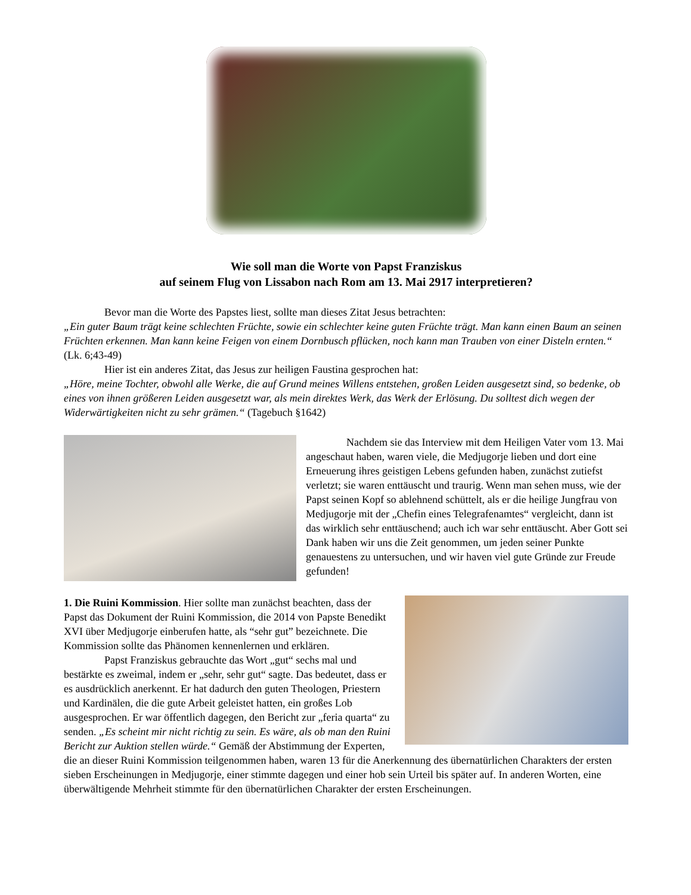Wie soll man die Worte von Papst Franziskus
auf seinem Flug von Lissabon nach Rom am 13. Mai 2917 interpretieren?
Bevor man die Worte des Papstes liest, sollte man dieses Zitat Jesus betrachten:
„Ein guter Baum trägt keine schlechten Früchte, sowie ein schlechter keine guten Früchte trägt. Man kann einen Baum an seinen Früchten erkennen. Man kann keine Feigen von einem Dornbusch pflücken, noch kann man Trauben von einer Disteln ernten.“ (Lk. 6;43-49)
Hier ist ein anderes Zitat, das Jesus zur heiligen Faustina gesprochen hat:
„Höre, meine Tochter, obwohl alle Werke, die auf Grund meines Willens entstehen, großen Leiden ausgesetzt sind, so bedenke, ob eines von ihnen größeren Leiden ausgesetzt war, als mein direktes Werk, das Werk der Erlösung. Du solltest dich wegen der Widerwärtigkeiten nicht zu sehr grämen.“ (Tagebuch §1642)
Nachdem sie das Interview mit dem Heiligen Vater vom 13. Mai angeschaut haben, waren viele, die Medjugorje lieben und dort eine Erneuerung ihres geistigen Lebens gefunden haben, zunächst zutiefst verletzt; sie waren enttäuscht und traurig. Wenn man sehen muss, wie der Papst seinen Kopf so ablehnend schüttelt, als er die heilige Jungfrau von Medjugorje mit der „Chefin eines Telegrafenamtes“ vergleicht, dann ist das wirklich sehr enttäuschend; auch ich war sehr enttäuscht. Aber Gott sei Dank haben wir uns die Zeit genommen, um jeden seiner Punkte genauestens zu untersuchen, und wir haven viel gute Gründe zur Freude gefunden!
1. Die Ruini Kommission. Hier sollte man zunächst beachten, dass der Papst das Dokument der Ruini Kommission, die 2014 von Papste Benedikt XVI über Medjugorje einberufen hatte, als “sehr gut” bezeichnete. Die Kommission sollte das Phänomen kennenlernen und erklären.
Papst Franziskus gebrauchte das Wort „gut“ sechs mal und bestärkte es zweimal, indem er „sehr, sehr gut“ sagte. Das bedeutet, dass er es ausdrücklich anerkennt. Er hat dadurch den guten Theologen, Priestern und Kardinälen, die die gute Arbeit geleistet hatten, ein großes Lob ausgesprochen. Er war öffentlich dagegen, den Bericht zur „feria quarta“ zu senden. „Es scheint mir nicht richtig zu sein. Es wäre, als ob man den Ruini Bericht zur Auktion stellen würde.“ Gemäß der Abstimmung der Experten, die an dieser Ruini Kommission teilgenommen haben, waren 13 für die Anerkennung des übernatürlichen Charakters der ersten sieben Erscheinungen in Medjugorje, einer stimmte dagegen und einer hob sein Urteil bis später auf. In anderen Worten, eine überwältigende Mehrheit stimmte für den übernatürlichen Charakter der ersten Erscheinungen.